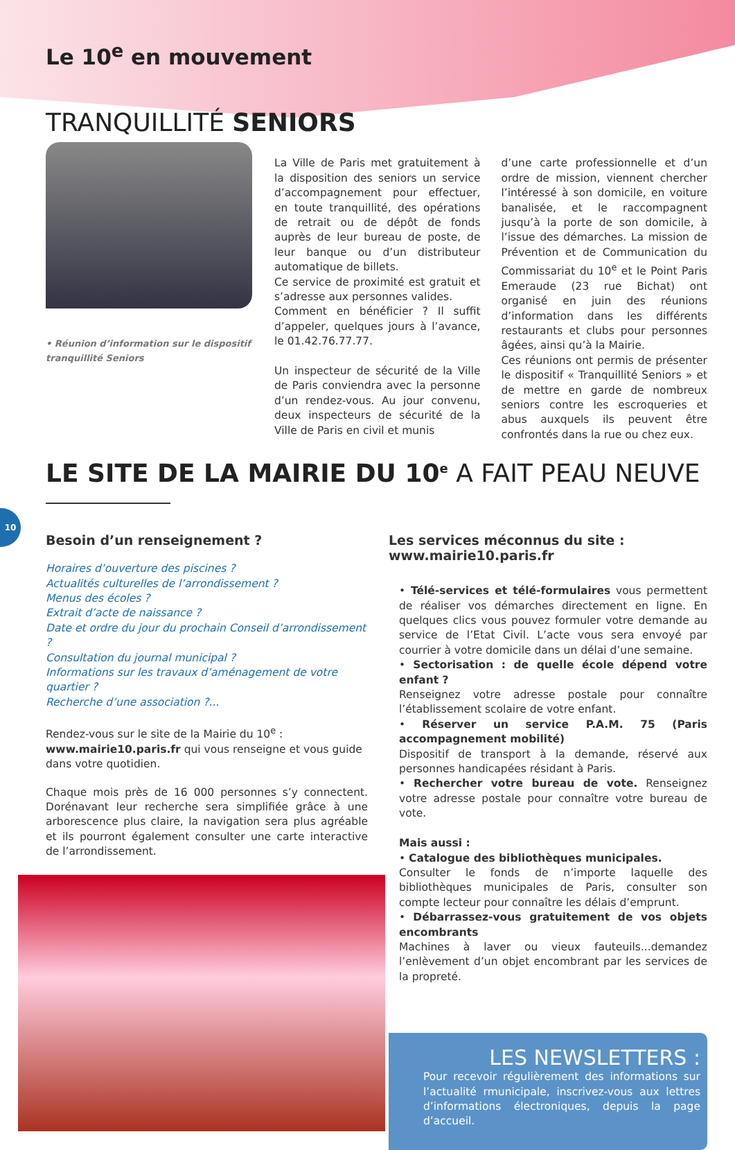Le 10<sup>e</sup> en mouvement
TRANQUILLITÉ SENIORS
• Réunion d’information sur le dispositif tranquillité Seniors
La Ville de Paris met gratuitement à la disposition des seniors un service d’accompagnement pour effectuer, en toute tranquillité, des opérations de retrait ou de dépôt de fonds auprès de leur bureau de poste, de leur banque ou d’un distributeur automatique de billets.
Ce service de proximité est gratuit et s’adresse aux personnes valides.
Comment en bénéficier ? Il suffit d’appeler, quelques jours à l’avance, le 01.42.76.77.77.
Un inspecteur de sécurité de la Ville de Paris conviendra avec la personne d’un rendez-vous. Au jour convenu, deux inspecteurs de sécurité de la Ville de Paris en civil et munis
d’une carte professionnelle et d’un ordre de mission, viennent chercher l’intéressé à son domicile, en voiture banalisée, et le raccompagnent jusqu’à la porte de son domicile, à l’issue des démarches. La mission de Prévention et de Communication du Commissariat du 10<sup>e</sup> et le Point Paris Emeraude (23 rue Bichat) ont organisé en juin des réunions d’information dans les différents restaurants et clubs pour personnes âgées, ainsi qu’à la Mairie.
Ces réunions ont permis de présenter le dispositif « Tranquillité Seniors » et de mettre en garde de nombreux seniors contre les escroqueries et abus auxquels ils peuvent être confrontés dans la rue ou chez eux.
LE SITE DE LA MAIRIE DU 10<sup>e</sup> A FAIT PEAU NEUVE
Besoin d’un renseignement ?
Horaires d’ouverture des piscines ?
Actualités culturelles de l’arrondissement ?
Menus des écoles ?
Extrait d’acte de naissance ?
Date et ordre du jour du prochain Conseil d’arrondissement ?
Consultation du journal municipal ?
Informations sur les travaux d’aménagement de votre quartier ?
Recherche d’une association ?...
Rendez-vous sur le site de la Mairie du 10<sup>e</sup> : www.mairie10.paris.fr qui vous renseigne et vous guide dans votre quotidien.
Chaque mois près de 16 000 personnes s’y connectent. Dorénavant leur recherche sera simplifiée grâce à une arborescence plus claire, la navigation sera plus agréable et ils pourront également consulter une carte interactive de l’arrondissement.
Les services méconnus du site :
www.mairie10.paris.fr
• Télé-services et télé-formulaires vous permettent de réaliser vos démarches directement en ligne. En quelques clics vous pouvez formuler votre demande au service de l’Etat Civil. L’acte vous sera envoyé par courrier à votre domicile dans un délai d’une semaine.
• Sectorisation : de quelle école dépend votre enfant ?
Renseignez votre adresse postale pour connaître l’établissement scolaire de votre enfant.
• Réserver un service P.A.M. 75 (Paris accompagnement mobilité)
Dispositif de transport à la demande, réservé aux personnes handicapées résidant à Paris.
• Rechercher votre bureau de vote. Renseignez votre adresse postale pour connaître votre bureau de vote.
Mais aussi :
• Catalogue des bibliothèques municipales.
Consulter le fonds de n’importe laquelle des bibliothèques municipales de Paris, consulter son compte lecteur pour connaître les délais d’emprunt.
• Débarrassez-vous gratuitement de vos objets encombrants
Machines à laver ou vieux fauteuils...demandez l’enlèvement d’un objet encombrant par les services de la propreté.
LES NEWSLETTERS :
Pour recevoir régulièrement des informations sur l’actualité rmunicipale, inscrivez-vous aux lettres d’informations électroniques, depuis la page d’accueil.
10